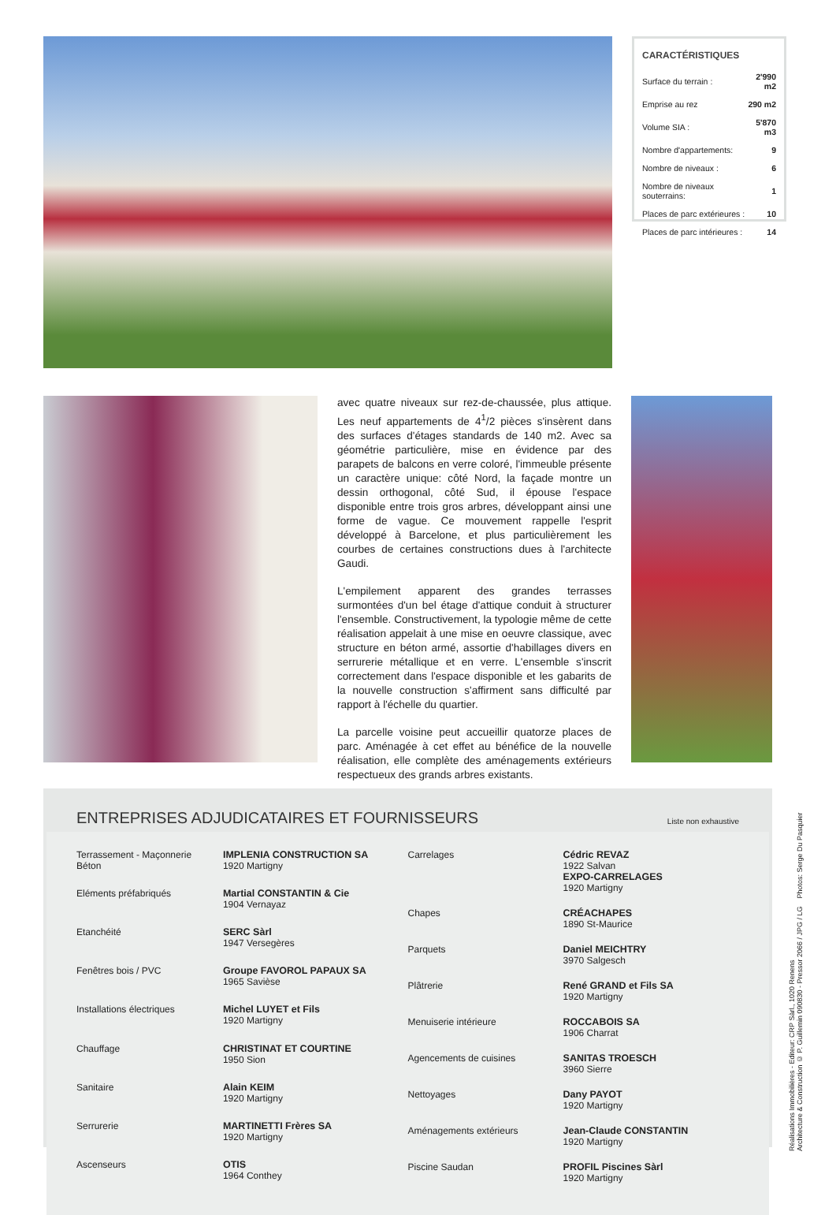CARACTÉRISTIQUES
| Surface du terrain : | 2'990 m2 |
| Emprise au rez | 290 m2 |
| Volume SIA : | 5'870 m3 |
| Nombre d'appartements: | 9 |
| Nombre de niveaux : | 6 |
| Nombre de niveaux souterrains: | 1 |
| Places de parc extérieures : | 10 |
| Places de parc intérieures : | 14 |
avec quatre niveaux sur rez-de-chaussée, plus attique. Les neuf appartements de 4<sup>1</sup>/2 pièces s'insèrent dans des surfaces d'étages standards de 140 m2. Avec sa géométrie particulière, mise en évidence par des parapets de balcons en verre coloré, l'immeuble présente un caractère unique: côté Nord, la façade montre un dessin orthogonal, côté Sud, il épouse l'espace disponible entre trois gros arbres, développant ainsi une forme de vague. Ce mouvement rappelle l'esprit développé à Barcelone, et plus particulièrement les courbes de certaines constructions dues à l'architecte Gaudi.
L'empilement apparent des grandes terrasses surmontées d'un bel étage d'attique conduit à structurer l'ensemble. Constructivement, la typologie même de cette réalisation appelait à une mise en oeuvre classique, avec structure en béton armé, assortie d'habillages divers en serrurerie métallique et en verre. L'ensemble s'inscrit correctement dans l'espace disponible et les gabarits de la nouvelle construction s'affirment sans difficulté par rapport à l'échelle du quartier.
La parcelle voisine peut accueillir quatorze places de parc. Aménagée à cet effet au bénéfice de la nouvelle réalisation, elle complète des aménagements extérieurs respectueux des grands arbres existants.
ENTREPRISES ADJUDICATAIRES ET FOURNISSEURS
Liste non exhaustive
| Terrassement - Maçonnerie Béton | IMPLENIA CONSTRUCTION SA 1920 Martigny |
| Eléments préfabriqués | Martial CONSTANTIN & Cie 1904 Vernayaz |
| Etanchéité | SERC Sàrl 1947 Versegères |
| Fenêtres bois / PVC | Groupe FAVOROL PAPAUX SA 1965 Savièse |
| Installations électriques | Michel LUYET et Fils 1920 Martigny |
| Chauffage | CHRISTINAT ET COURTINE 1950 Sion |
| Sanitaire | Alain KEIM 1920 Martigny |
| Serrurerie | MARTINETTI Frères SA 1920 Martigny |
| Ascenseurs | OTIS 1964 Conthey |
| Carrelages | Cédric REVAZ 1922 Salvan EXPO-CARRELAGES 1920 Martigny |
| Chapes | CRÉACHAPES 1890 St-Maurice |
| Parquets | Daniel MEICHTRY 3970 Salgesch |
| Plâtrerie | René GRAND et Fils SA 1920 Martigny |
| Menuiserie intérieure | ROCCABOIS SA 1906 Charrat |
| Agencements de cuisines | SANITAS TROESCH 3960 Sierre |
| Nettoyages | Dany PAYOT 1920 Martigny |
| Aménagements extérieurs | Jean-Claude CONSTANTIN 1920 Martigny |
| Piscine Saudan | PROFIL Piscines Sàrl 1920 Martigny |
Réalisations Immobilières - Editeur: CRP Sàrl., 1020 Renens
Architecture & Construction © P. Guillemin 090830 - Pressor 2066 / JPG / LG Photos: Serge Du Pasquier